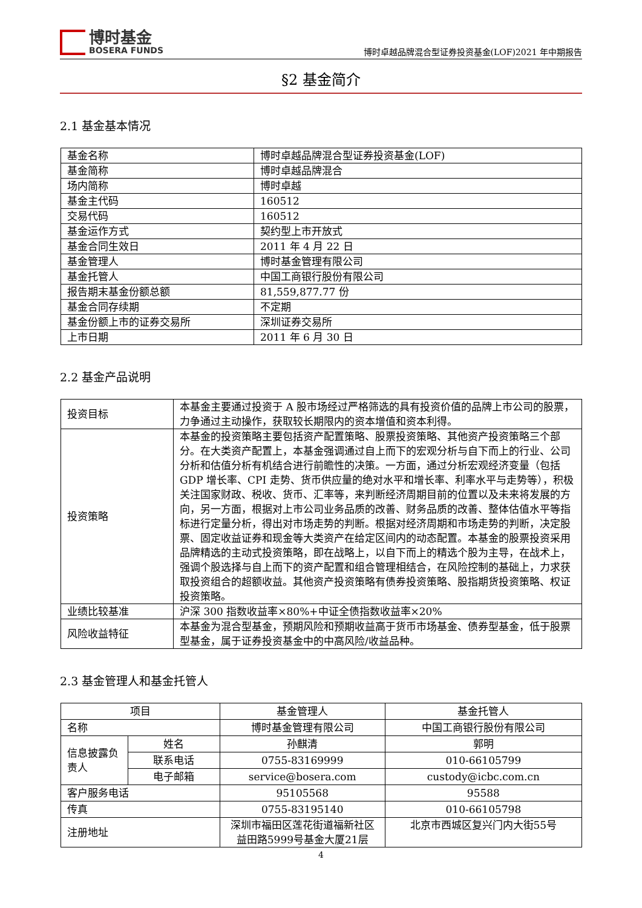博时基金
BOSERA FUNDS
博时卓越品牌混合型证券投资基金(LOF)2021 年中期报告
§2 基金简介
2.1 基金基本情况
| 基金名称 | 博时卓越品牌混合型证券投资基金(LOF) |
| 基金简称 | 博时卓越品牌混合 |
| 场内简称 | 博时卓越 |
| 基金主代码 | 160512 |
| 交易代码 | 160512 |
| 基金运作方式 | 契约型上市开放式 |
| 基金合同生效日 | 2011 年 4 月 22 日 |
| 基金管理人 | 博时基金管理有限公司 |
| 基金托管人 | 中国工商银行股份有限公司 |
| 报告期末基金份额总额 | 81,559,877.77 份 |
| 基金合同存续期 | 不定期 |
| 基金份额上市的证券交易所 | 深圳证券交易所 |
| 上市日期 | 2011 年 6 月 30 日 |
2.2 基金产品说明
| 投资目标 | 本基金主要通过投资于 A 股市场经过严格筛选的具有投资价值的品牌上市公司的股票，力争通过主动操作，获取较长期限内的资本增值和资本利得。 |
| 投资策略 | 本基金的投资策略主要包括资产配置策略、股票投资策略、其他资产投资策略三个部分。在大类资产配置上，本基金强调通过自上而下的宏观分析与自下而上的行业、公司分析和估值分析有机结合进行前瞻性的决策。一方面，通过分析宏观经济变量（包括 GDP 增长率、CPI 走势、货币供应量的绝对水平和增长率、利率水平与走势等），积极关注国家财政、税收、货币、汇率等，来判断经济周期目前的位置以及未来将发展的方向，另一方面，根据对上市公司业务品质的改善、财务品质的改善、整体估值水平等指标进行定量分析，得出对市场走势的判断。根据对经济周期和市场走势的判断，决定股票、固定收益证券和现金等大类资产在给定区间内的动态配置。本基金的股票投资采用品牌精选的主动式投资策略，即在战略上，以自下而上的精选个股为主导，在战术上，强调个股选择与自上而下的资产配置和组合管理相结合，在风险控制的基础上，力求获取投资组合的超额收益。其他资产投资策略有债券投资策略、股指期货投资策略、权证投资策略。 |
| 业绩比较基准 | 沪深 300 指数收益率×80%+中证全债指数收益率×20% |
| 风险收益特征 | 本基金为混合型基金，预期风险和预期收益高于货币市场基金、债券型基金，低于股票型基金，属于证券投资基金中的中高风险/收益品种。 |
2.3 基金管理人和基金托管人
| 项目 | | 基金管理人 | 基金托管人 |
| 名称 | | 博时基金管理有限公司 | 中国工商银行股份有限公司 |
| 信息披露负责人 | 姓名 | 孙麒清 | 郭明 |
| | 联系电话 | 0755-83169999 | 010-66105799 |
| | 电子邮箱 | service@bosera.com | custody@icbc.com.cn |
| 客户服务电话 | | 95105568 | 95588 |
| 传真 | | 0755-83195140 | 010-66105798 |
| 注册地址 | | 深圳市福田区莲花街道福新社区益田路5999号基金大厦21层 | 北京市西城区复兴门内大街55号 |
4